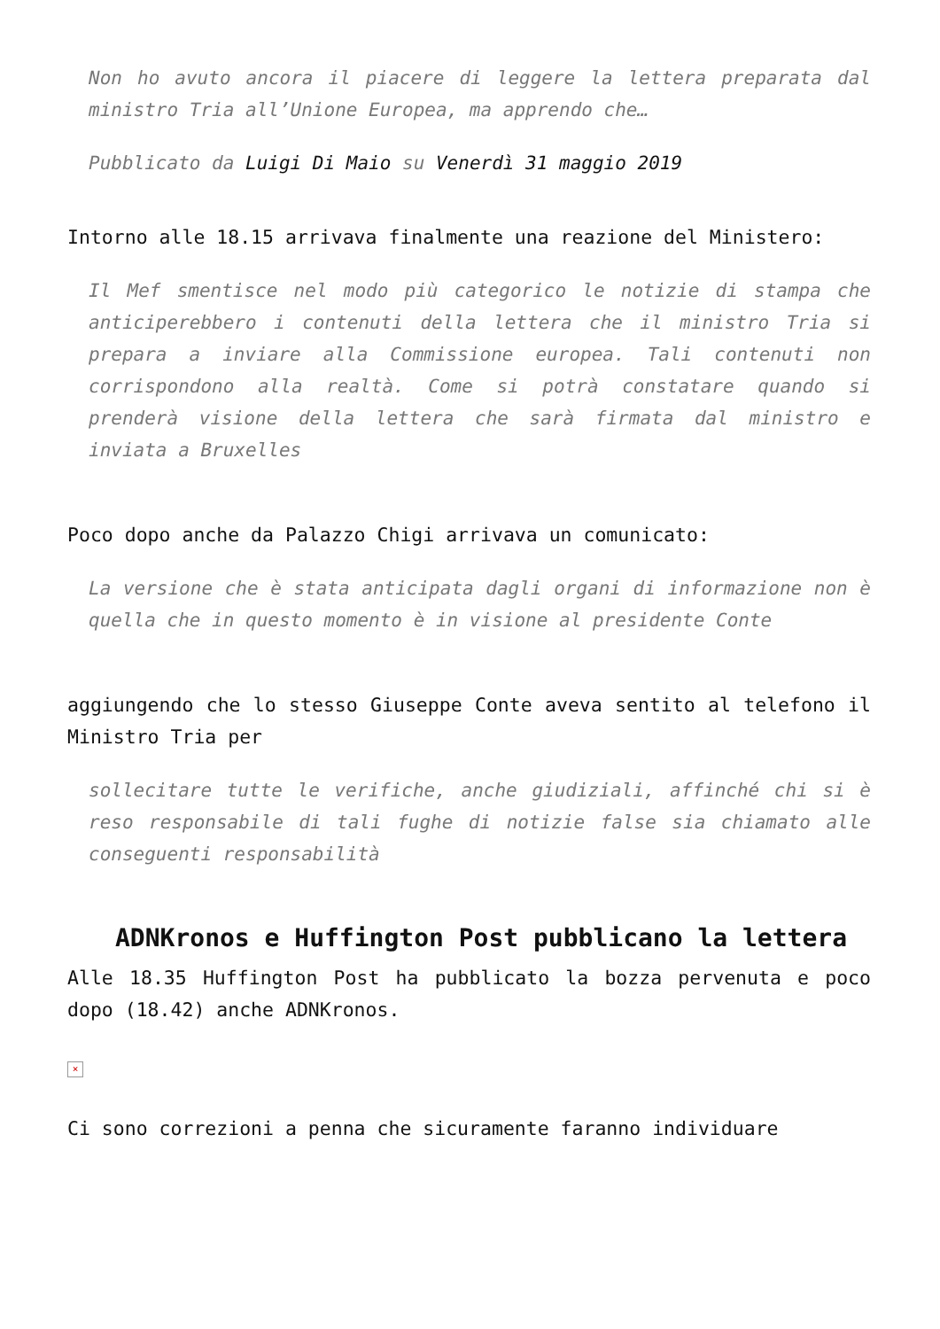Non ho avuto ancora il piacere di leggere la lettera preparata dal ministro Tria all’Unione Europea, ma apprendo che…
Pubblicato da Luigi Di Maio su Venerdì 31 maggio 2019
Intorno alle 18.15 arrivava finalmente una reazione del Ministero:
Il Mef smentisce nel modo più categorico le notizie di stampa che anticiperebbero i contenuti della lettera che il ministro Tria si prepara a inviare alla Commissione europea. Tali contenuti non corrispondono alla realtà. Come si potrà constatare quando si prenderà visione della lettera che sarà firmata dal ministro e inviata a Bruxelles
Poco dopo anche da Palazzo Chigi arrivava un comunicato:
La versione che è stata anticipata dagli organi di informazione non è quella che in questo momento è in visione al presidente Conte
aggiungendo che lo stesso Giuseppe Conte aveva sentito al telefono il Ministro Tria per
sollecitare tutte le verifiche, anche giudiziali, affinché chi si è reso responsabile di tali fughe di notizie false sia chiamato alle conseguenti responsabilità
ADNKronos e Huffington Post pubblicano la lettera
Alle 18.35 Huffington Post ha pubblicato la bozza pervenuta e poco dopo (18.42) anche ADNKronos.
×
Ci sono correzioni a penna che sicuramente faranno individuare